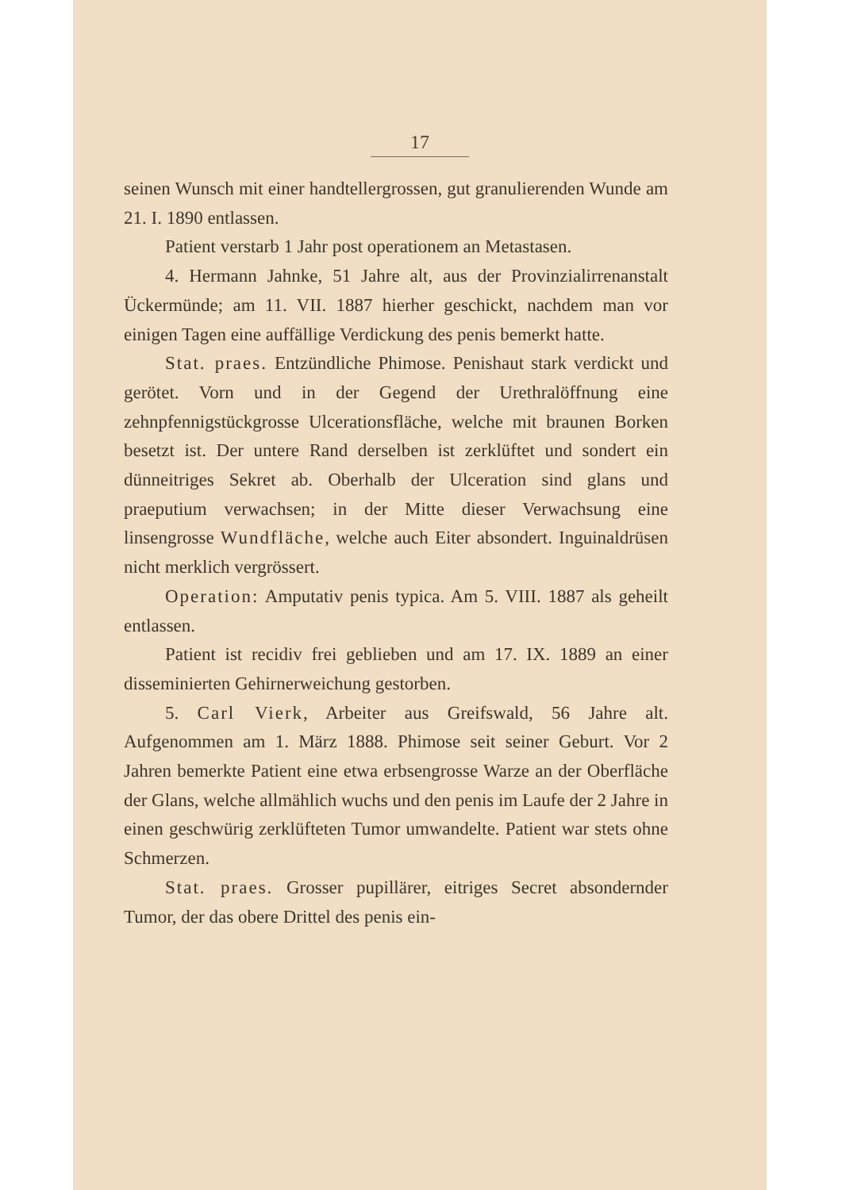17
seinen Wunsch mit einer handtellergrossen, gut granulierenden Wunde am 21. I. 1890 entlassen.
Patient verstarb 1 Jahr post operationem an Metastasen.
4. Hermann Jahnke, 51 Jahre alt, aus der Provinzialirrenanstalt Ückermünde; am 11. VII. 1887 hierher geschickt, nachdem man vor einigen Tagen eine auffällige Verdickung des penis bemerkt hatte.
Stat. praes. Entzündliche Phimose. Penishaut stark verdickt und gerötet. Vorn und in der Gegend der Urethralöffnung eine zehnpfennigstückgrosse Ulcerationsfläche, welche mit braunen Borken besetzt ist. Der untere Rand derselben ist zerklüftet und sondert ein dünneitriges Sekret ab. Oberhalb der Ulceration sind glans und praeputium verwachsen; in der Mitte dieser Verwachsung eine linsengrosse Wundfläche, welche auch Eiter absondert. Inguinaldrüsen nicht merklich vergrössert.
Operation: Amputativ penis typica. Am 5. VIII. 1887 als geheilt entlassen.
Patient ist recidiv frei geblieben und am 17. IX. 1889 an einer disseminierten Gehirnerweichung gestorben.
5. Carl Vierk, Arbeiter aus Greifswald, 56 Jahre alt. Aufgenommen am 1. März 1888. Phimose seit seiner Geburt. Vor 2 Jahren bemerkte Patient eine etwa erbsengrosse Warze an der Oberfläche der Glans, welche allmählich wuchs und den penis im Laufe der 2 Jahre in einen geschwürig zerklüfteten Tumor umwandelte. Patient war stets ohne Schmerzen.
Stat. praes. Grosser pupillärer, eitriges Secret absondernder Tumor, der das obere Drittel des penis ein-